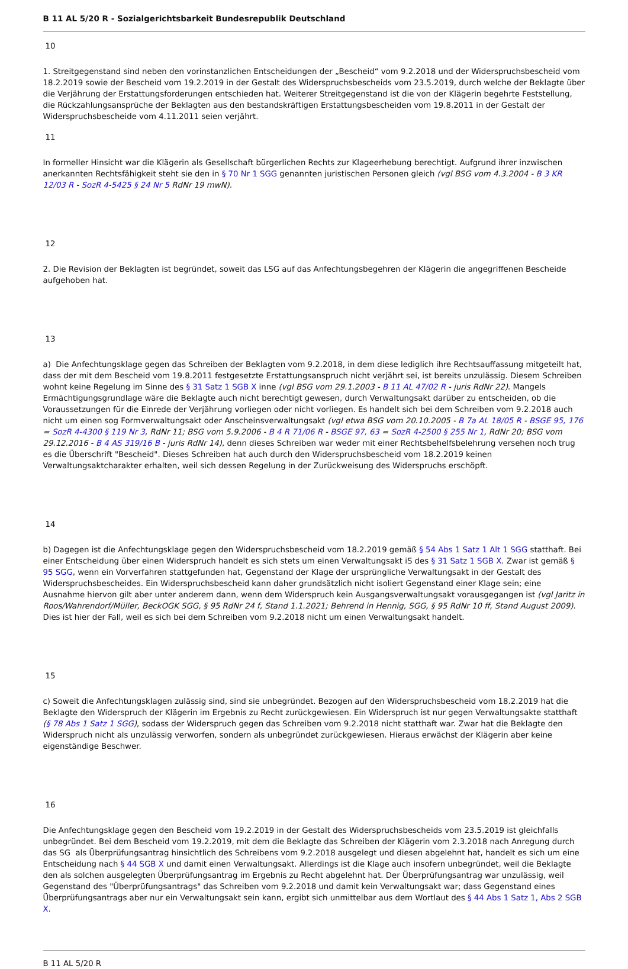B 11 AL 5/20 R - Sozialgerichtsbarkeit Bundesrepublik Deutschland
10
1. Streitgegenstand sind neben den vorinstanzlichen Entscheidungen der „Bescheid“ vom 9.2.2018 und der Widerspruchsbescheid vom 18.2.2019 sowie der Bescheid vom 19.2.2019 in der Gestalt des Widerspruchsbescheids vom 23.5.2019, durch welche der Beklagte über die Verjährung der Erstattungsforderungen entschieden hat. Weiterer Streitgegenstand ist die von der Klägerin begehrte Feststellung, die Rückzahlungsansprüche der Beklagten aus den bestandskräftigen Erstattungsbescheiden vom 19.8.2011 in der Gestalt der Widerspruchsbescheide vom 4.11.2011 seien verjährt.
11
In formeller Hinsicht war die Klägerin als Gesellschaft bürgerlichen Rechts zur Klageerhebung berechtigt. Aufgrund ihrer inzwischen anerkannten Rechtsfähigkeit steht sie den in § 70 Nr 1 SGG genannten juristischen Personen gleich (vgl BSG vom 4.3.2004 - B 3 KR 12/03 R - SozR 4-5425 § 24 Nr 5 RdNr 19 mwN).
12
2. Die Revision der Beklagten ist begründet, soweit das LSG auf das Anfechtungsbegehren der Klägerin die angegriffenen Bescheide aufgehoben hat.
13
a) Die Anfechtungsklage gegen das Schreiben der Beklagten vom 9.2.2018, in dem diese lediglich ihre Rechtsauffassung mitgeteilt hat, dass der mit dem Bescheid vom 19.8.2011 festgesetzte Erstattungsanspruch nicht verjährt sei, ist bereits unzulässig. Diesem Schreiben wohnt keine Regelung im Sinne des § 31 Satz 1 SGB X inne (vgl BSG vom 29.1.2003 - B 11 AL 47/02 R - juris RdNr 22). Mangels Ermächtigungsgrundlage wäre die Beklagte auch nicht berechtigt gewesen, durch Verwaltungsakt darüber zu entscheiden, ob die Voraussetzungen für die Einrede der Verjährung vorliegen oder nicht vorliegen. Es handelt sich bei dem Schreiben vom 9.2.2018 auch nicht um einen sog Formverwaltungsakt oder Anscheinsverwaltungsakt (vgl etwa BSG vom 20.10.2005 - B 7a AL 18/05 R - BSGE 95, 176 = SozR 4-4300 § 119 Nr 3, RdNr 11; BSG vom 5.9.2006 - B 4 R 71/06 R - BSGE 97, 63 = SozR 4-2500 § 255 Nr 1, RdNr 20; BSG vom 29.12.2016 - B 4 AS 319/16 B - juris RdNr 14), denn dieses Schreiben war weder mit einer Rechtsbehelfsbelehrung versehen noch trug es die Überschrift "Bescheid". Dieses Schreiben hat auch durch den Widerspruchsbescheid vom 18.2.2019 keinen Verwaltungsaktcharakter erhalten, weil sich dessen Regelung in der Zurückweisung des Widerspruchs erschöpft.
14
b) Dagegen ist die Anfechtungsklage gegen den Widerspruchsbescheid vom 18.2.2019 gemäß § 54 Abs 1 Satz 1 Alt 1 SGG statthaft. Bei einer Entscheidung über einen Widerspruch handelt es sich stets um einen Verwaltungsakt iS des § 31 Satz 1 SGB X. Zwar ist gemäß § 95 SGG, wenn ein Vorverfahren stattgefunden hat, Gegenstand der Klage der ursprüngliche Verwaltungsakt in der Gestalt des Widerspruchsbescheides. Ein Widerspruchsbescheid kann daher grundsätzlich nicht isoliert Gegenstand einer Klage sein; eine Ausnahme hiervon gilt aber unter anderem dann, wenn dem Widerspruch kein Ausgangsverwaltungsakt vorausgegangen ist (vgl Jaritz in Roos/Wahrendorf/Müller, BeckOGK SGG, § 95 RdNr 24 f, Stand 1.1.2021; Behrend in Hennig, SGG, § 95 RdNr 10 ff, Stand August 2009). Dies ist hier der Fall, weil es sich bei dem Schreiben vom 9.2.2018 nicht um einen Verwaltungsakt handelt.
15
c) Soweit die Anfechtungsklagen zulässig sind, sind sie unbegründet. Bezogen auf den Widerspruchsbescheid vom 18.2.2019 hat die Beklagte den Widerspruch der Klägerin im Ergebnis zu Recht zurückgewiesen. Ein Widerspruch ist nur gegen Verwaltungsakte statthaft (§ 78 Abs 1 Satz 1 SGG), sodass der Widerspruch gegen das Schreiben vom 9.2.2018 nicht statthaft war. Zwar hat die Beklagte den Widerspruch nicht als unzulässig verworfen, sondern als unbegründet zurückgewiesen. Hieraus erwächst der Klägerin aber keine eigenständige Beschwer.
16
Die Anfechtungsklage gegen den Bescheid vom 19.2.2019 in der Gestalt des Widerspruchsbescheids vom 23.5.2019 ist gleichfalls unbegründet. Bei dem Bescheid vom 19.2.2019, mit dem die Beklagte das Schreiben der Klägerin vom 2.3.2018 nach Anregung durch das SG als Überprüfungsantrag hinsichtlich des Schreibens vom 9.2.2018 ausgelegt und diesen abgelehnt hat, handelt es sich um eine Entscheidung nach § 44 SGB X und damit einen Verwaltungsakt. Allerdings ist die Klage auch insofern unbegründet, weil die Beklagte den als solchen ausgelegten Überprüfungsantrag im Ergebnis zu Recht abgelehnt hat. Der Überprüfungsantrag war unzulässig, weil Gegenstand des "Überprüfungsantrags" das Schreiben vom 9.2.2018 und damit kein Verwaltungsakt war; dass Gegenstand eines Überprüfungsantrags aber nur ein Verwaltungsakt sein kann, ergibt sich unmittelbar aus dem Wortlaut des § 44 Abs 1 Satz 1, Abs 2 SGB X.
B 11 AL 5/20 R